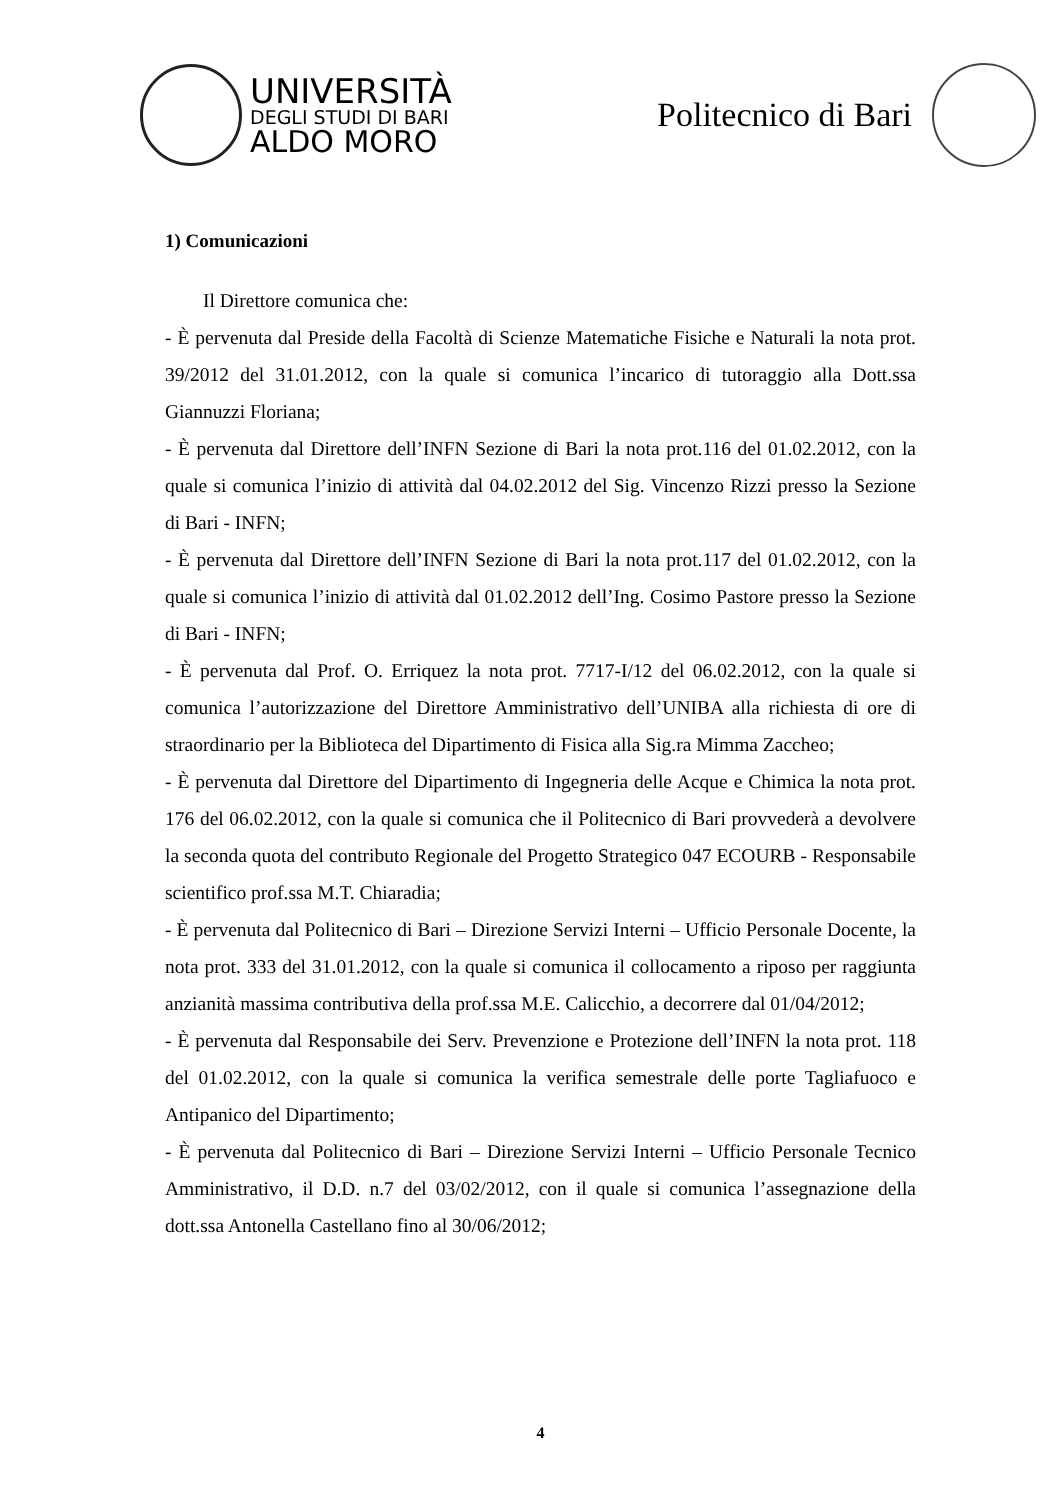UNIVERSITÀ
DEGLI STUDI DI BARI
ALDO MORO
Politecnico di Bari
1) Comunicazioni
Il Direttore comunica che:
- È pervenuta dal Preside della Facoltà di Scienze Matematiche Fisiche e Naturali la nota prot. 39/2012 del 31.01.2012, con la quale si comunica l’incarico di tutoraggio alla Dott.ssa Giannuzzi Floriana;
- È pervenuta dal Direttore dell’INFN Sezione di Bari la nota prot.116 del 01.02.2012, con la quale si comunica l’inizio di attività dal 04.02.2012 del Sig. Vincenzo Rizzi presso la Sezione di Bari - INFN;
- È pervenuta dal Direttore dell’INFN Sezione di Bari la nota prot.117 del 01.02.2012, con la quale si comunica l’inizio di attività dal 01.02.2012 dell’Ing. Cosimo Pastore presso la Sezione di Bari - INFN;
- È pervenuta dal Prof. O. Erriquez la nota prot. 7717-I/12 del 06.02.2012, con la quale si comunica l’autorizzazione del Direttore Amministrativo dell’UNIBA alla richiesta di ore di straordinario per la Biblioteca del Dipartimento di Fisica alla Sig.ra Mimma Zaccheo;
- È pervenuta dal Direttore del Dipartimento di Ingegneria delle Acque e Chimica la nota prot. 176 del 06.02.2012, con la quale si comunica che il Politecnico di Bari provvederà a devolvere la seconda quota del contributo Regionale del Progetto Strategico 047 ECOURB - Responsabile scientifico prof.ssa M.T. Chiaradia;
- È pervenuta dal Politecnico di Bari – Direzione Servizi Interni – Ufficio Personale Docente, la nota prot. 333 del 31.01.2012, con la quale si comunica il collocamento a riposo per raggiunta anzianità massima contributiva della prof.ssa M.E. Calicchio, a decorrere dal 01/04/2012;
- È pervenuta dal Responsabile dei Serv. Prevenzione e Protezione dell’INFN la nota prot. 118 del 01.02.2012, con la quale si comunica la verifica semestrale delle porte Tagliafuoco e Antipanico del Dipartimento;
- È pervenuta dal Politecnico di Bari – Direzione Servizi Interni – Ufficio Personale Tecnico Amministrativo, il D.D. n.7 del 03/02/2012, con il quale si comunica l’assegnazione della dott.ssa Antonella Castellano fino al 30/06/2012;
4